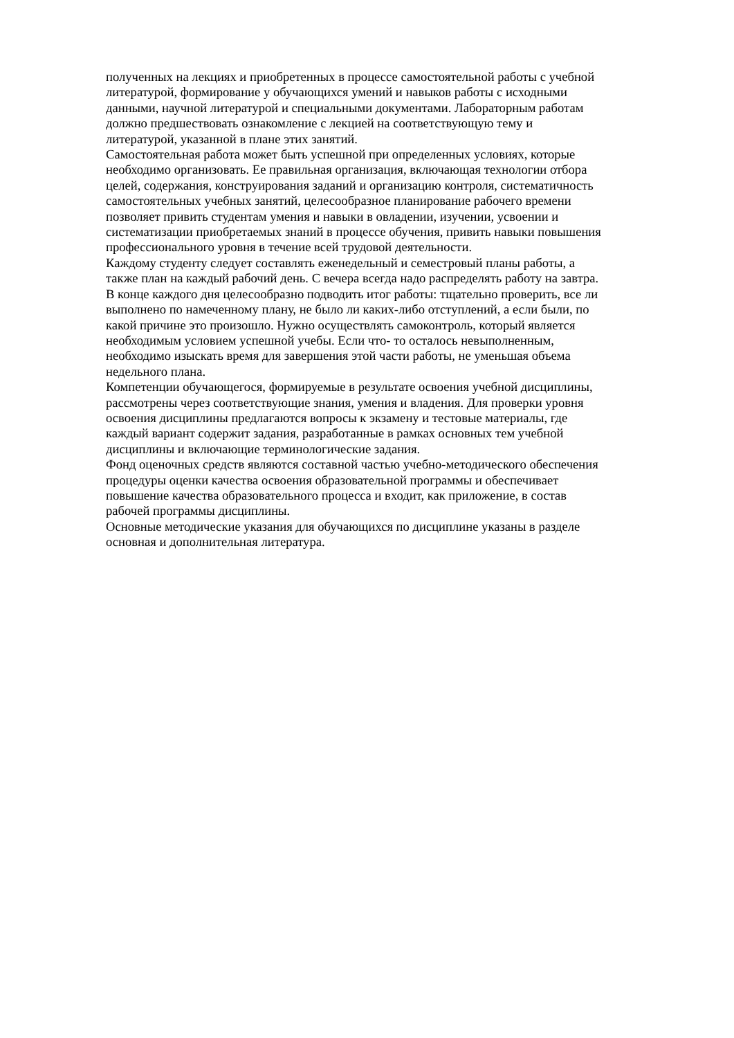полученных на лекциях и приобретенных в процессе самостоятельной работы с учебной
литературой, формирование у обучающихся умений и навыков работы с исходными
данными, научной литературой и специальными документами. Лабораторным работам
должно предшествовать ознакомление с лекцией на соответствующую тему и
литературой, указанной в плане этих занятий.
Самостоятельная работа может быть успешной при определенных условиях, которые
необходимо организовать. Ее правильная организация, включающая технологии отбора
целей, содержания, конструирования заданий и организацию контроля, систематичность
самостоятельных учебных занятий, целесообразное планирование рабочего времени
позволяет привить студентам умения и навыки в овладении, изучении, усвоении и
систематизации приобретаемых знаний в процессе обучения, привить навыки повышения
профессионального уровня в течение всей трудовой деятельности.
Каждому студенту следует составлять еженедельный и семестровый планы работы, а
также план на каждый рабочий день. С вечера всегда надо распределять работу на завтра.
В конце каждого дня целесообразно подводить итог работы: тщательно проверить, все ли
выполнено по намеченному плану, не было ли каких-либо отступлений, а если были, по
какой причине это произошло. Нужно осуществлять самоконтроль, который является
необходимым условием успешной учебы. Если что- то осталось невыполненным,
необходимо изыскать время для завершения этой части работы, не уменьшая объема
недельного плана.
Компетенции обучающегося, формируемые в результате освоения учебной дисциплины,
рассмотрены через соответствующие знания, умения и владения. Для проверки уровня
освоения дисциплины предлагаются вопросы к экзамену и тестовые материалы, где
каждый вариант содержит задания, разработанные в рамках основных тем учебной
дисциплины и включающие терминологические задания.
Фонд оценочных средств являются составной частью учебно-методического обеспечения
процедуры оценки качества освоения образовательной программы и обеспечивает
повышение качества образовательного процесса и входит, как приложение, в состав
рабочей программы дисциплины.
Основные методические указания для обучающихся по дисциплине указаны в разделе
основная и дополнительная литература.